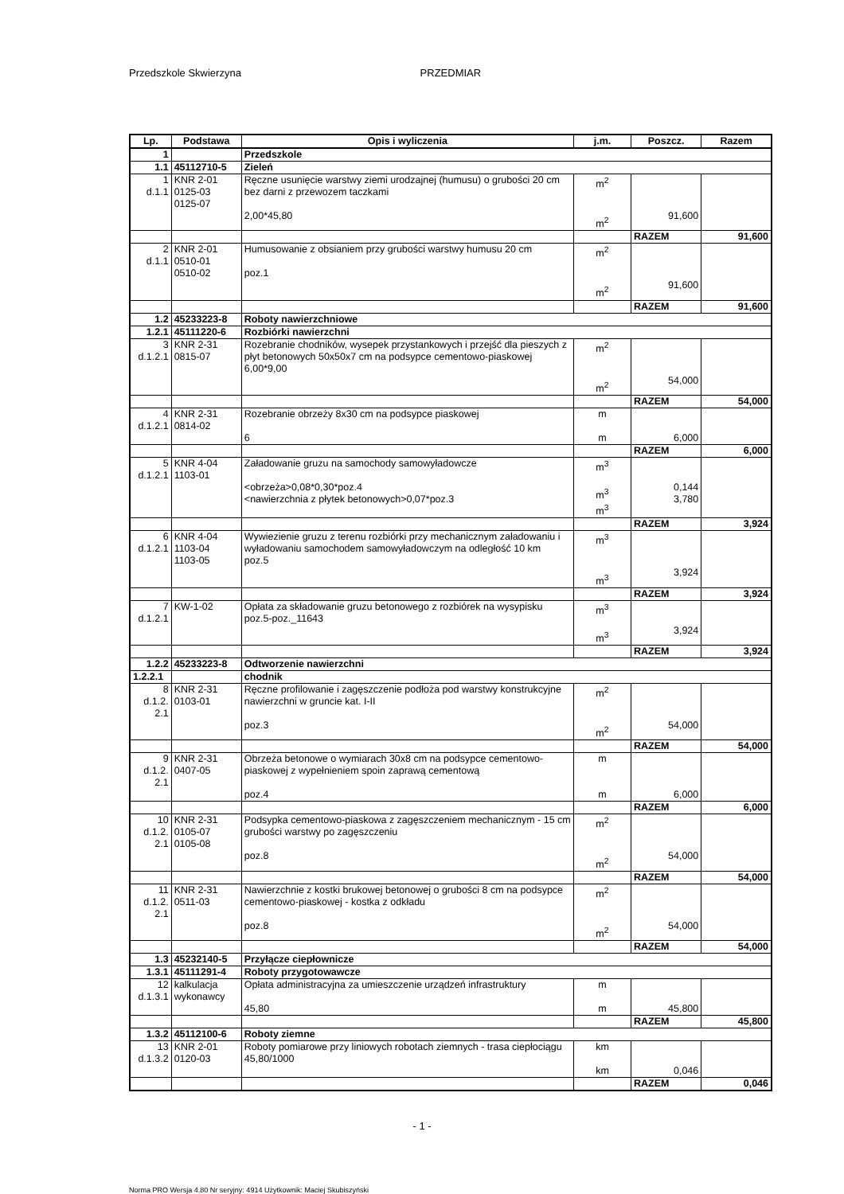Przedszkole Skwierzyna PRZEDMIAR
| Lp. | Podstawa | Opis i wyliczenia | j.m. | Poszcz. | Razem |
| --- | --- | --- | --- | --- | --- |
| 1 | | Przedszkole | | | |
| 1.1 | 45112710-5 | Zieleń | | | |
| 1 d.1.1 | KNR 2-01 0125-03 0125-07 | Ręczne usunięcie warstwy ziemi urodzajnej (humusu) o grubości 20 cm bez darni z przewozem taczkami 2,00*45,80 | m<sup>2</sup> m<sup>2</sup> | 91,600 | |
| | | | | RAZEM | 91,600 |
| 2 d.1.1 | KNR 2-01 0510-01 0510-02 | Humusowanie z obsianiem przy grubości warstwy humusu 20 cm poz.1 | m<sup>2</sup> m<sup>2</sup> | 91,600 | |
| | | | | RAZEM | 91,600 |
| 1.2 | 45233223-8 | Roboty nawierzchniowe | | | |
| 1.2.1 | 45111220-6 | Rozbiórki nawierzchni | | | |
| 3 d.1.2.1 | KNR 2-31 0815-07 | Rozebranie chodników, wysepek przystankowych i przejść dla pieszych z płyt betonowych 50x50x7 cm na podsypce cementowo-piaskowej 6,00*9,00 | m<sup>2</sup> m<sup>2</sup> | 54,000 | |
| | | | | RAZEM | 54,000 |
| 4 d.1.2.1 | KNR 2-31 0814-02 | Rozebranie obrzeży 8x30 cm na podsypce piaskowej 6 | m m | 6,000 | |
| | | | | RAZEM | 6,000 |
| 5 d.1.2.1 | KNR 4-04 1103-01 | Załadowanie gruzu na samochody samowyładowcze <obrzeża>0,08*0,30*poz.4 <nawierzchnia z płytek betonowych>0,07*poz.3 | m<sup>3</sup> m<sup>3</sup> m<sup>3</sup> | 0,144 3,780 | |
| | | | | RAZEM | 3,924 |
| 6 d.1.2.1 | KNR 4-04 1103-04 1103-05 | Wywiezienie gruzu z terenu rozbiórki przy mechanicznym załadowaniu i wyładowaniu samochodem samowyładowczym na odległość 10 km poz.5 | m<sup>3</sup> m<sup>3</sup> | 3,924 | |
| | | | | RAZEM | 3,924 |
| 7 d.1.2.1 | KW-1-02 | Opłata za składowanie gruzu betonowego z rozbiórek na wysypisku poz.5-poz._11643 | m<sup>3</sup> m<sup>3</sup> | 3,924 | |
| | | | | RAZEM | 3,924 |
| 1.2.2 | 45233223-8 | Odtworzenie nawierzchni | | | |
| 1.2.2.1 | | chodnik | | | |
| 8 d.1.2. 2.1 | KNR 2-31 0103-01 | Ręczne profilowanie i zagęszczenie podłoża pod warstwy konstrukcyjne nawierzchni w gruncie kat. I-II poz.3 | m<sup>2</sup> m<sup>2</sup> | 54,000 | |
| | | | | RAZEM | 54,000 |
| 9 d.1.2. 2.1 | KNR 2-31 0407-05 | Obrzeża betonowe o wymiarach 30x8 cm na podsypce cementowo-piaskowej z wypełnieniem spoin zaprawą cementową poz.4 | m m | 6,000 | |
| | | | | RAZEM | 6,000 |
| 10 d.1.2. 2.1 | KNR 2-31 0105-07 0105-08 | Podsypka cementowo-piaskowa z zagęszczeniem mechanicznym - 15 cm grubości warstwy po zagęszczeniu poz.8 | m<sup>2</sup> m<sup>2</sup> | 54,000 | |
| | | | | RAZEM | 54,000 |
| 11 d.1.2. 2.1 | KNR 2-31 0511-03 | Nawierzchnie z kostki brukowej betonowej o grubości 8 cm na podsypce cementowo-piaskowej - kostka z odkładu poz.8 | m<sup>2</sup> m<sup>2</sup> | 54,000 | |
| | | | | RAZEM | 54,000 |
| 1.3 | 45232140-5 | Przyłącze ciepłownicze | | | |
| 1.3.1 | 45111291-4 | Roboty przygotowawcze | | | |
| 12 d.1.3.1 | kalkulacja wykonawcy | Opłata administracyjna za umieszczenie urządzeń infrastruktury 45,80 | m m | 45,800 | |
| | | | | RAZEM | 45,800 |
| 1.3.2 | 45112100-6 | Roboty ziemne | | | |
| 13 d.1.3.2 | KNR 2-01 0120-03 | Roboty pomiarowe przy liniowych robotach ziemnych - trasa ciepłociągu 45,80/1000 | km km | 0,046 | |
| | | | | RAZEM | 0,046 |
- 1 -
Norma PRO Wersja 4.80 Nr seryjny: 4914 Użytkownik: Maciej Skubiszyński